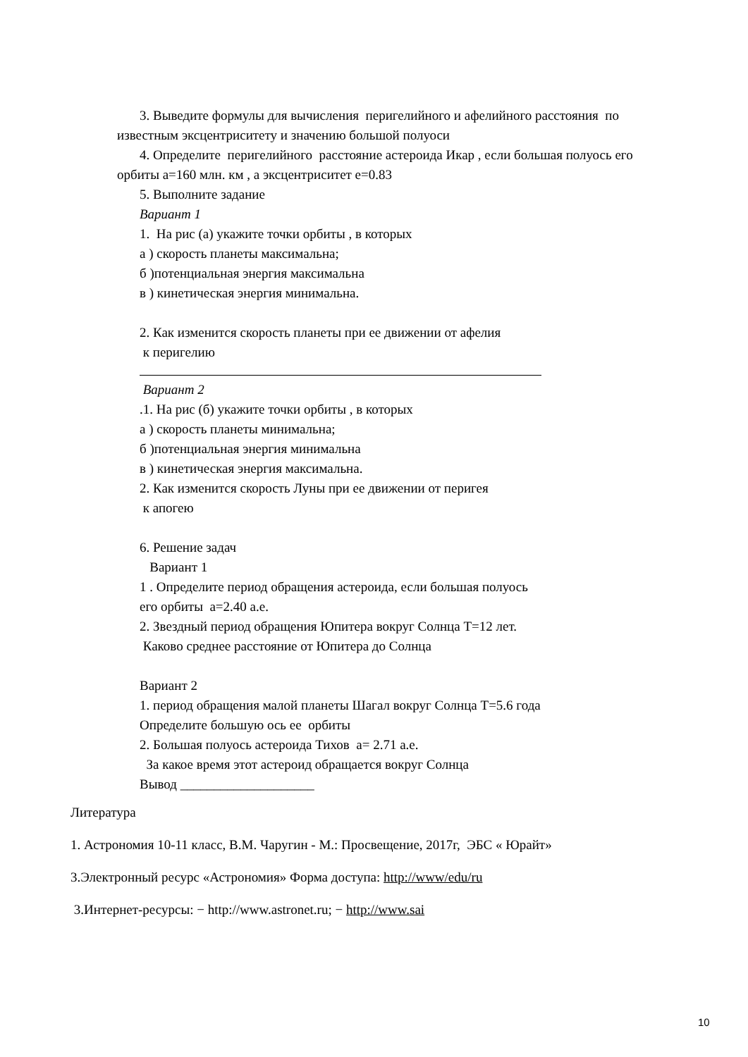3. Выведите формулы для вычисления перигелийного и афелийного расстояния по
известным эксцентриситету и значению большой полуоси
4. Определите перигелийного расстояние астероида Икар , если большая полуось его
орбиты а=160 млн. км , а эксцентриситет е=0.83
5. Выполните задание
Вариант 1
1. На рис (а) укажите точки орбиты , в которых
а ) скорость планеты максимальна;
б )потенциальная энергия максимальна
в ) кинетическая энергия минимальна.
2. Как изменится скорость планеты при ее движении от афелия
к перигелию
Вариант 2
.1. На рис (б) укажите точки орбиты , в которых
а ) скорость планеты минимальна;
б )потенциальная энергия минимальна
в ) кинетическая энергия максимальна.
2. Как изменится скорость Луны при ее движении от перигея
к апогею
6. Решение задач
Вариант 1
1 . Определите период обращения астероида, если большая полуось
его орбиты а=2.40 а.е.
2. Звездный период обращения Юпитера вокруг Солнца Т=12 лет.
Каково среднее расстояние от Юпитера до Солнца
Вариант 2
1. период обращения малой планеты Шагал вокруг Солнца Т=5.6 года
Определите большую ось ее орбиты
2. Большая полуось астероида Тихов а= 2.71 а.е.
За какое время этот астероид обращается вокруг Солнца
Вывод ____________________
Литература
1. Астрономия 10-11 класс, В.М. Чаругин - М.: Просвещение, 2017г, ЭБС « Юрайт»
3.Электронный ресурс «Астрономия» Форма доступа: http://www/edu/ru
3.Интернет-ресурсы: − http://www.astronet.ru; − http://www.sai
10